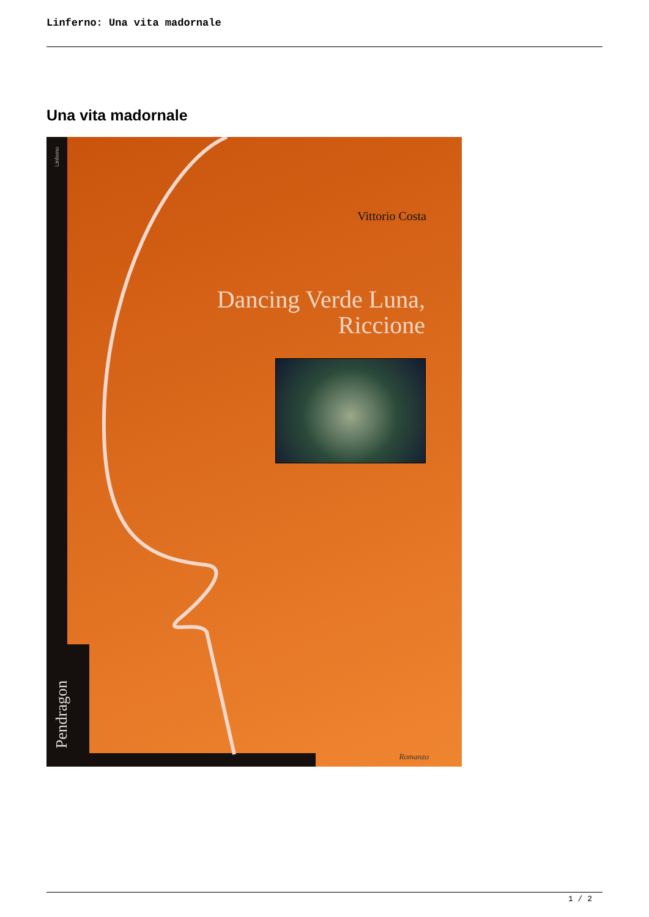Linferno: Una vita madornale
Una vita madornale
Linferno
Vittorio Costa
Dancing Verde Luna,
Riccione
Pendragon
Romanzo
1 / 2